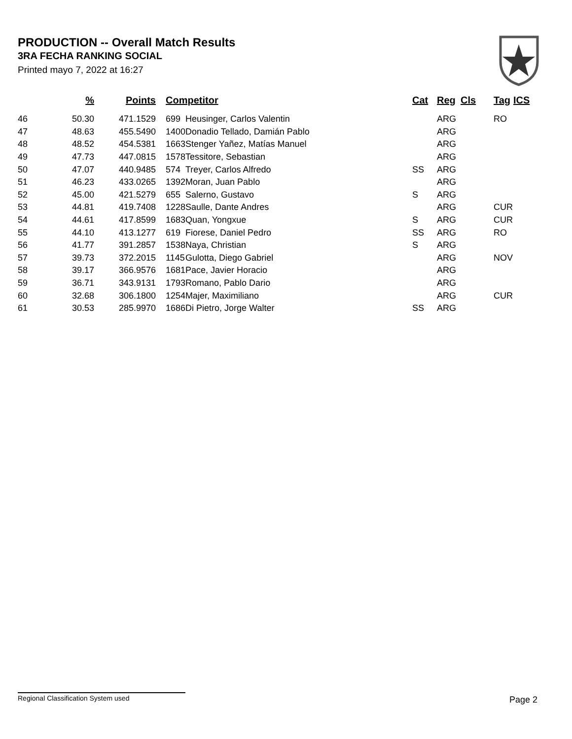PRODUCTION -- Overall Match Results
3RA FECHA RANKING SOCIAL
Printed mayo 7, 2022 at 16:27
| | % | Points | Competitor | | Cat | Reg | Cls | Tag | ICS |
| --- | --- | --- | --- | --- | --- | --- | --- | --- | --- |
| 46 | 50.30 | 471.1529 | 699 | Heusinger, Carlos Valentin | | ARG | | RO | |
| 47 | 48.63 | 455.5490 | 1400 | Donadio Tellado, Damián Pablo | | ARG | | | |
| 48 | 48.52 | 454.5381 | 1663 | Stenger Yañez, Matías Manuel | | ARG | | | |
| 49 | 47.73 | 447.0815 | 1578 | Tessitore, Sebastian | | ARG | | | |
| 50 | 47.07 | 440.9485 | 574 | Treyer, Carlos Alfredo | SS | ARG | | | |
| 51 | 46.23 | 433.0265 | 1392 | Moran, Juan Pablo | | ARG | | | |
| 52 | 45.00 | 421.5279 | 655 | Salerno, Gustavo | S | ARG | | | |
| 53 | 44.81 | 419.7408 | 1228 | Saulle, Dante Andres | | ARG | | CUR | |
| 54 | 44.61 | 417.8599 | 1683 | Quan, Yongxue | S | ARG | | CUR | |
| 55 | 44.10 | 413.1277 | 619 | Fiorese, Daniel Pedro | SS | ARG | | RO | |
| 56 | 41.77 | 391.2857 | 1538 | Naya, Christian | S | ARG | | | |
| 57 | 39.73 | 372.2015 | 1145 | Gulotta, Diego Gabriel | | ARG | | NOV | |
| 58 | 39.17 | 366.9576 | 1681 | Pace, Javier Horacio | | ARG | | | |
| 59 | 36.71 | 343.9131 | 1793 | Romano, Pablo Dario | | ARG | | | |
| 60 | 32.68 | 306.1800 | 1254 | Majer, Maximiliano | | ARG | | CUR | |
| 61 | 30.53 | 285.9970 | 1686 | Di Pietro, Jorge Walter | SS | ARG | | | |
Regional Classification System used Page 2